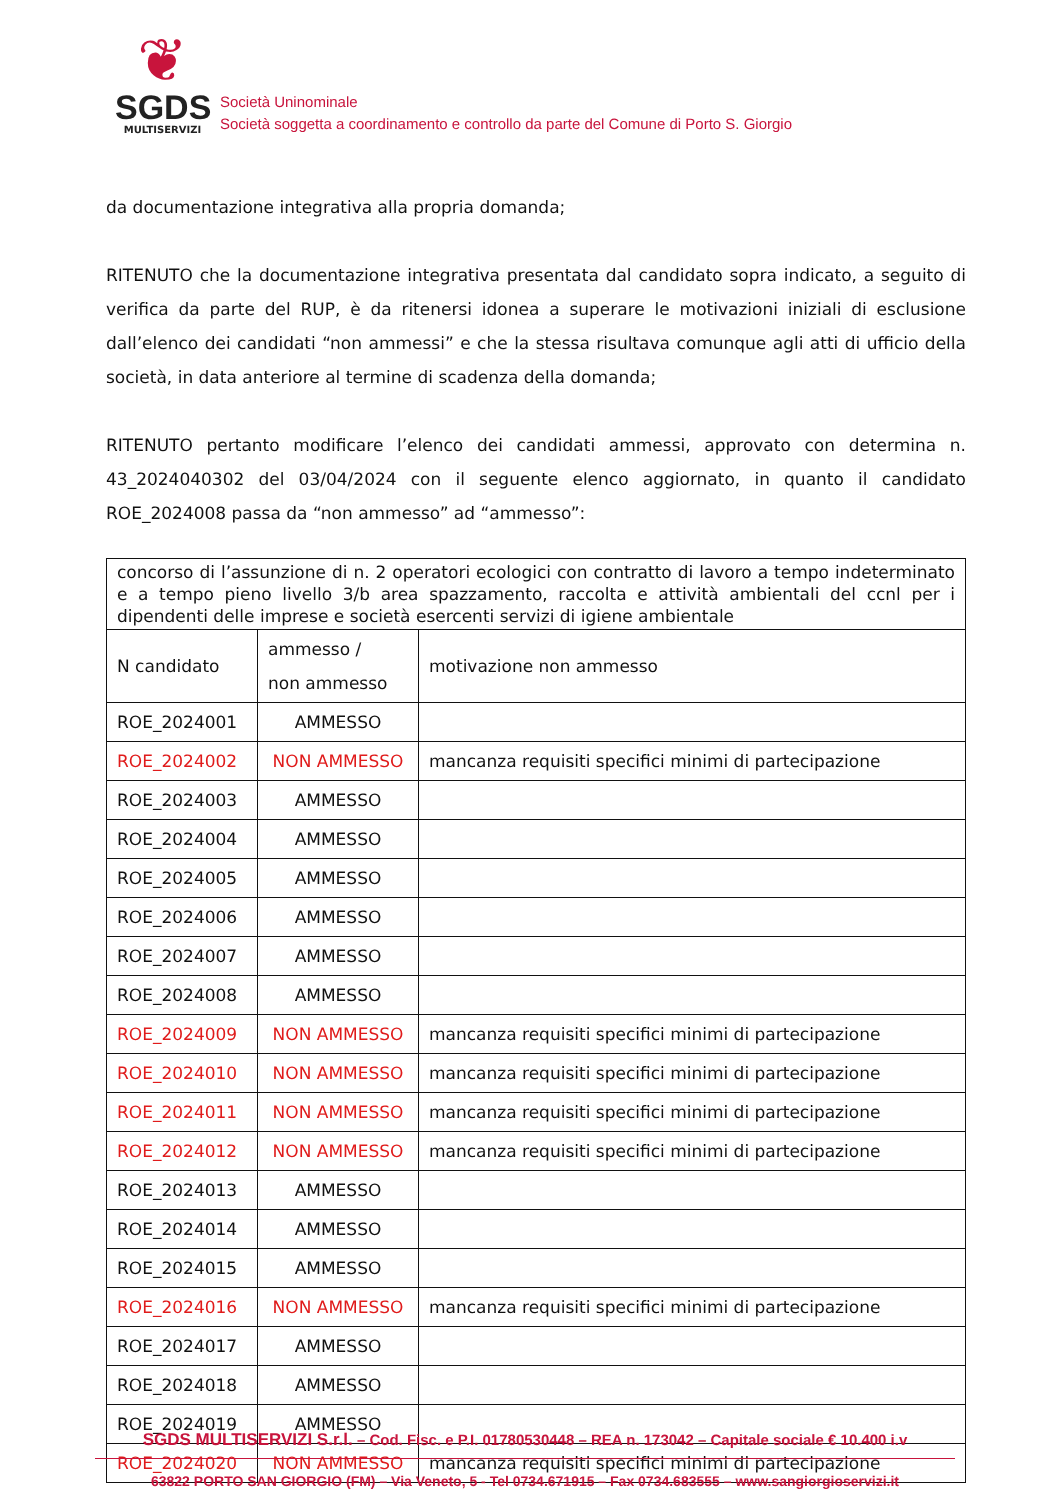❦
SGDS
MULTISERVIZI
Società Uninominale
Società soggetta a coordinamento e controllo da parte del Comune di Porto S. Giorgio
da documentazione integrativa alla propria domanda;
RITENUTO che la documentazione integrativa presentata dal candidato sopra indicato, a seguito di verifica da parte del RUP, è da ritenersi idonea a superare le motivazioni iniziali di esclusione dall’elenco dei candidati “non ammessi” e che la stessa risultava comunque agli atti di ufficio della società, in data anteriore al termine di scadenza della domanda;
RITENUTO pertanto modificare l’elenco dei candidati ammessi, approvato con determina n. 43_2024040302 del 03/04/2024 con il seguente elenco aggiornato, in quanto il candidato ROE_2024008 passa da “non ammesso” ad “ammesso”:
| concorso di l’assunzione di n. 2 operatori ecologici con contratto di lavoro a tempo indeterminato e a tempo pieno livello 3/b area spazzamento, raccolta e attività ambientali del ccnl per i dipendenti delle imprese e società esercenti servizi di igiene ambientale | | |
| N candidato | ammesso / non ammesso | motivazione non ammesso |
| ROE_2024001 | AMMESSO | |
| ROE_2024002 | NON AMMESSO | mancanza requisiti specifici minimi di partecipazione |
| ROE_2024003 | AMMESSO | |
| ROE_2024004 | AMMESSO | |
| ROE_2024005 | AMMESSO | |
| ROE_2024006 | AMMESSO | |
| ROE_2024007 | AMMESSO | |
| ROE_2024008 | AMMESSO | |
| ROE_2024009 | NON AMMESSO | mancanza requisiti specifici minimi di partecipazione |
| ROE_2024010 | NON AMMESSO | mancanza requisiti specifici minimi di partecipazione |
| ROE_2024011 | NON AMMESSO | mancanza requisiti specifici minimi di partecipazione |
| ROE_2024012 | NON AMMESSO | mancanza requisiti specifici minimi di partecipazione |
| ROE_2024013 | AMMESSO | |
| ROE_2024014 | AMMESSO | |
| ROE_2024015 | AMMESSO | |
| ROE_2024016 | NON AMMESSO | mancanza requisiti specifici minimi di partecipazione |
| ROE_2024017 | AMMESSO | |
| ROE_2024018 | AMMESSO | |
| ROE_2024019 | AMMESSO | |
| ROE_2024020 | NON AMMESSO | mancanza requisiti specifici minimi di partecipazione |
SGDS MULTISERVIZI S.r.l. – Cod. Fisc. e P.I. 01780530448 – REA n. 173042 – Capitale sociale € 10.400 i.v
63822 PORTO SAN GIORGIO (FM) – Via Veneto, 5 - Tel 0734.671915 – Fax 0734.683555 – www.sangiorgioservizi.it